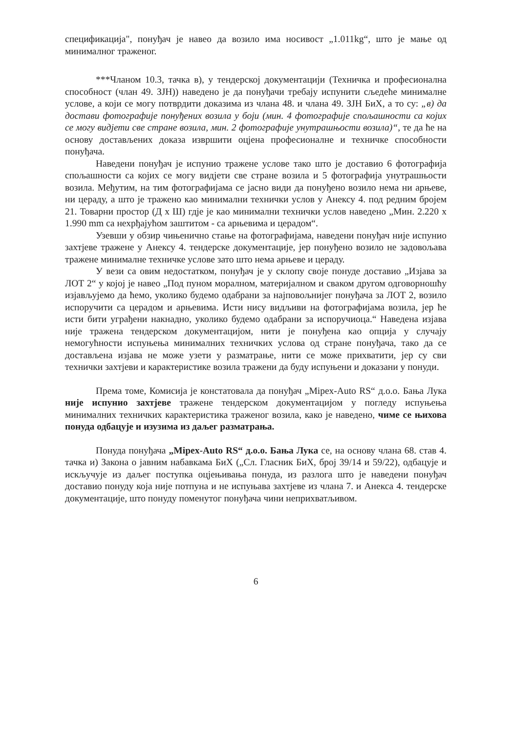спецификација", понуђач је навео да возило има носивост „1.011kg“, што је мање од минималног траженог.
***Чланом 10.3, тачка в), у тендерској документацији (Техничка и професионална способност (члан 49. ЗЈН)) наведено је да понуђачи требају испунити сљедеће минималне услове, а који се могу потврдити доказима из члана 48. и члана 49. ЗЈН БиХ, а то су: „в) да достави фотографије понуђених возила у боји (мин. 4 фотографије спољашности са којих се могу видјети све стране возила, мин. 2 фотографије унутрашњости возила)“, те да ће на основу достављених доказа извршити оцјена професионалне и техничке способности понуђача.
Наведени понуђач је испунио тражене услове тако што је доставио 6 фотографија спољашности са којих се могу видјети све стране возила и 5 фотографија унутрашњости возила. Међутим, на тим фотографијама се јасно види да понуђено возило нема ни арњеве, ни цераду, а што је тражено као минимални технички услов у Анексу 4. под редним бројем 21. Товарни простор (Д х Ш) гдје је као минимални технички услов наведено „Мин. 2.220 х 1.990 mm са нехрђајућом заштитом - са арњевима и церадом“.
Узевши у обзир чињенично стање на фотографијама, наведени понуђач није испунио захтјеве тражене у Анексу 4. тендерске документације, јер понуђено возило не задовољава тражене минималне техничке услове зато што нема арњеве и цераду.
У вези са овим недостатком, понуђач је у склопу своје понуде доставио „Изјава за ЛОТ 2“ у којој је навео „Под пуном моралном, материјалном и сваком другом одговорношћу изјављујемо да ћемо, уколико будемо одабрани за најповољнијег понуђача за ЛОТ 2, возило испоручити са церадом и арњевима. Исти нису видљиви на фотографијама возила, јер ће исти бити уграђени накнадно, уколико будемо одабрани за испоручиоца.“ Наведена изјава није тражена тендерском документацијом, нити је понуђена као опција у случају немогућности испуњења минималних техничких услова од стране понуђача, тако да се достављена изјава не може узети у разматрање, нити се може прихватити, јер су сви технички захтјеви и карактеристике возила тражени да буду испуњени и доказани у понуди.
Према томе, Комисија је констатовала да понуђач „Mipex-Auto RS“ д.о.о. Бања Лука није испунио захтјеве тражене тендерском документацијом у погледу испуњења минималних техничких карактеристика траженог возила, како је наведено, чиме се њихова понуда одбацује и изузима из даљег разматрања.
Понуда понуђача „Mipex-Auto RS“ д.о.о. Бања Лука се, на основу члана 68. став 4. тачка и) Закона о јавним набавкама БиХ („Сл. Гласник БиХ, број 39/14 и 59/22), одбацује и искључује из даљег поступка оцјењивања понуда, из разлога што је наведени понуђач доставио понуду која није потпуна и не испуњава захтјеве из члана 7. и Анекса 4. тендерске документације, што понуду поменутог понуђача чини неприхватљивом.
6